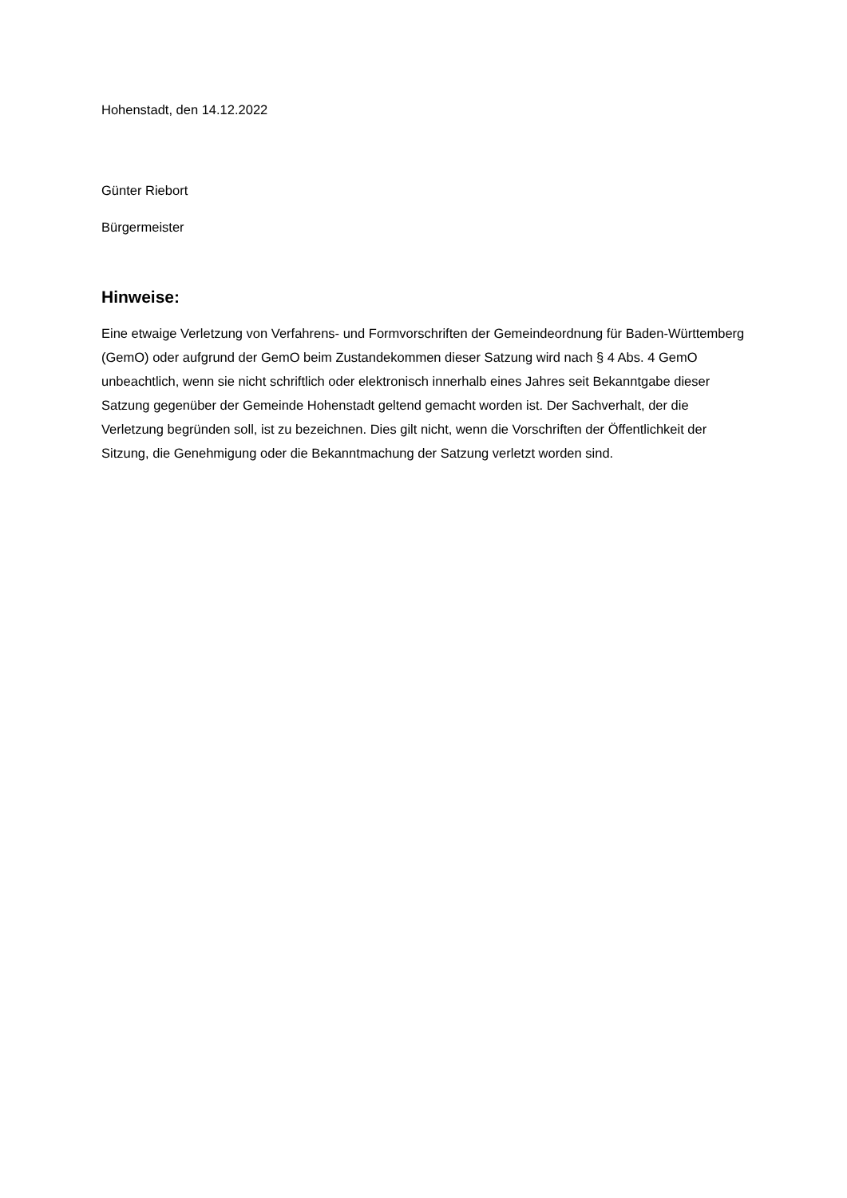Hohenstadt, den 14.12.2022
Günter Riebort
Bürgermeister
Hinweise:
Eine etwaige Verletzung von Verfahrens- und Formvorschriften der Gemeindeordnung für Baden-Württemberg (GemO) oder aufgrund der GemO beim Zustandekommen dieser Satzung wird nach § 4 Abs. 4 GemO unbeachtlich, wenn sie nicht schriftlich oder elektronisch innerhalb eines Jahres seit Bekanntgabe dieser Satzung gegenüber der Gemeinde Hohenstadt geltend gemacht worden ist. Der Sachverhalt, der die Verletzung begründen soll, ist zu bezeichnen. Dies gilt nicht, wenn die Vorschriften der Öffentlichkeit der Sitzung, die Genehmigung oder die Bekanntmachung der Satzung verletzt worden sind.